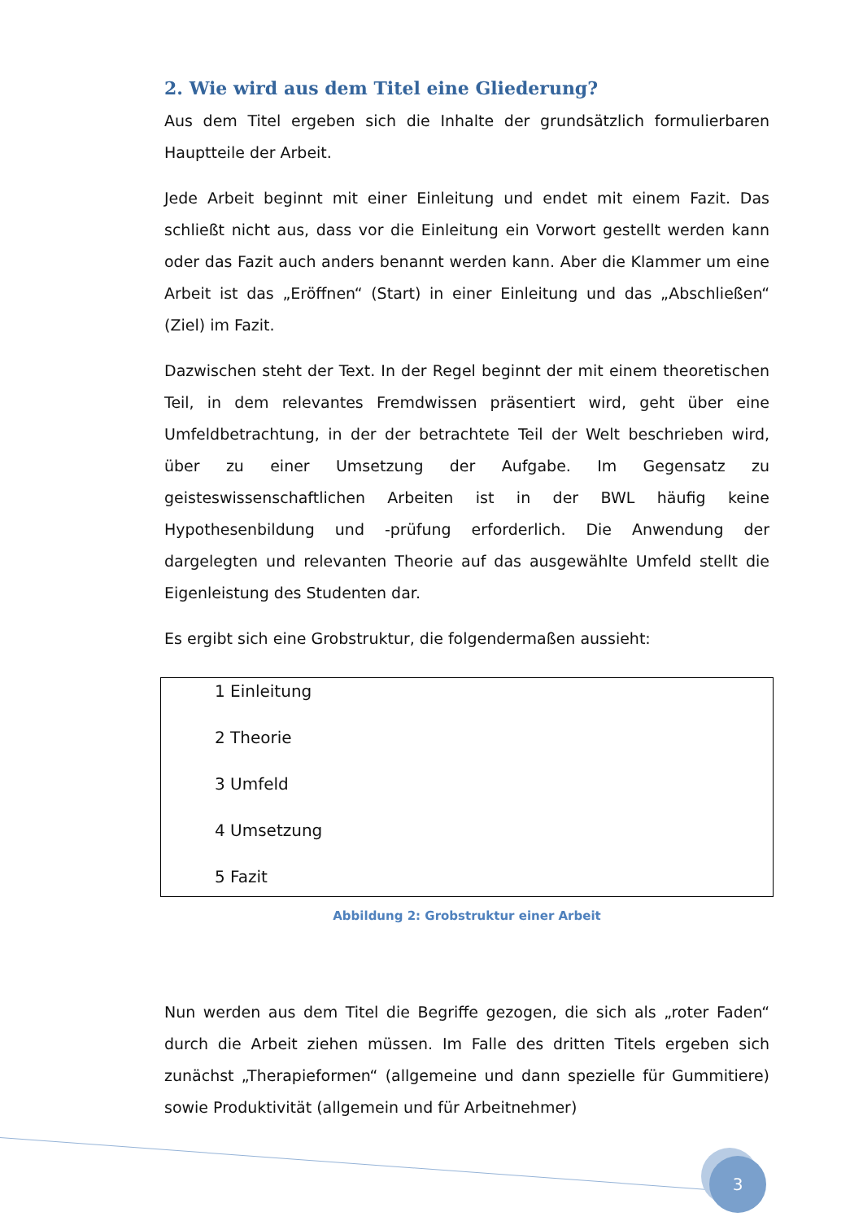2. Wie wird aus dem Titel eine Gliederung?
Aus dem Titel ergeben sich die Inhalte der grundsätzlich formulierbaren Hauptteile der Arbeit.
Jede Arbeit beginnt mit einer Einleitung und endet mit einem Fazit. Das schließt nicht aus, dass vor die Einleitung ein Vorwort gestellt werden kann oder das Fazit auch anders benannt werden kann. Aber die Klammer um eine Arbeit ist das „Eröffnen“ (Start) in einer Einleitung und das „Abschließen“ (Ziel) im Fazit.
Dazwischen steht der Text. In der Regel beginnt der mit einem theoretischen Teil, in dem relevantes Fremdwissen präsentiert wird, geht über eine Umfeldbetrachtung, in der der betrachtete Teil der Welt beschrieben wird, über zu einer Umsetzung der Aufgabe. Im Gegensatz zu geisteswissenschaftlichen Arbeiten ist in der BWL häufig keine Hypothesenbildung und -prüfung erforderlich. Die Anwendung der dargelegten und relevanten Theorie auf das ausgewählte Umfeld stellt die Eigenleistung des Studenten dar.
Es ergibt sich eine Grobstruktur, die folgendermaßen aussieht:
1 Einleitung
2 Theorie
3 Umfeld
4 Umsetzung
5 Fazit
Abbildung 2: Grobstruktur einer Arbeit
Nun werden aus dem Titel die Begriffe gezogen, die sich als „roter Faden“ durch die Arbeit ziehen müssen. Im Falle des dritten Titels ergeben sich zunächst „Therapieformen“ (allgemeine und dann spezielle für Gummitiere) sowie Produktivität (allgemein und für Arbeitnehmer)
3